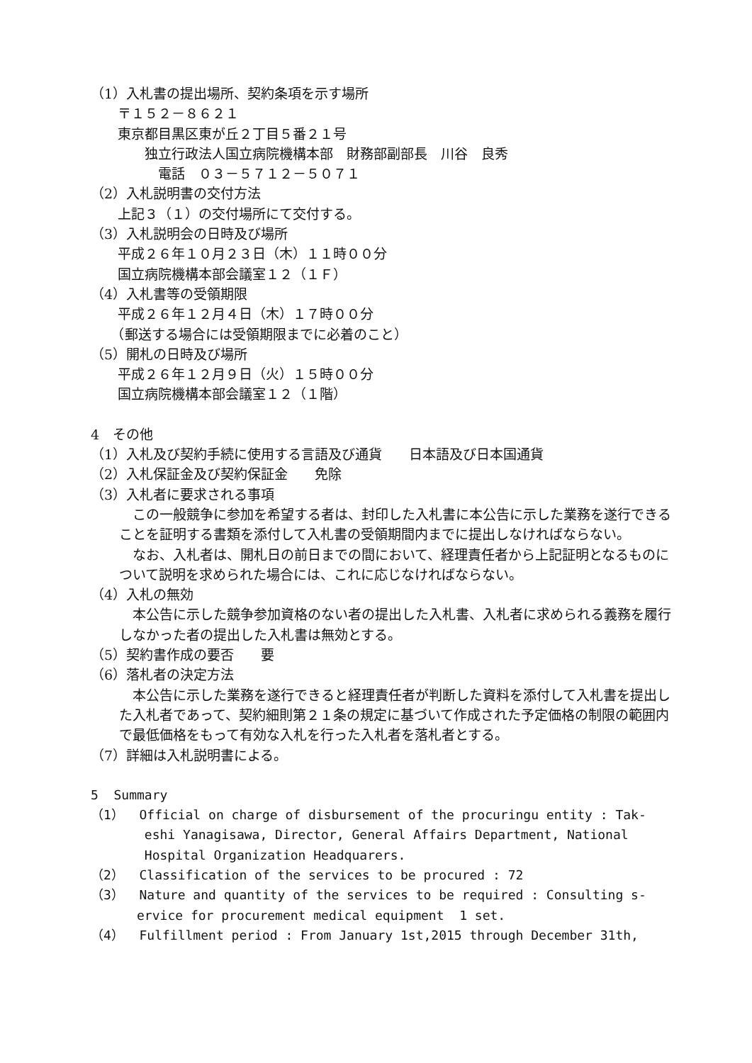（1）入札書の提出場所、契約条項を示す場所
　　〒１５２－８６２１
　　東京都目黒区東が丘２丁目５番２１号
　　　　独立行政法人国立病院機構本部　財務部副部長　川谷　良秀
　　　　　電話　０３－５７１２－５０７１
（2）入札説明書の交付方法
　　上記３（１）の交付場所にて交付する。
（3）入札説明会の日時及び場所
　　平成２６年１０月２３日（木）１１時００分
　　国立病院機構本部会議室１２（１Ｆ）
（4）入札書等の受領期限
　　平成２６年１２月４日（木）１７時００分
　　（郵送する場合には受領期限までに必着のこと）
（5）開札の日時及び場所
　　平成２６年１２月９日（火）１５時００分
　　国立病院機構本部会議室１２（１階）
4　その他
（1）入札及び契約手続に使用する言語及び通貨　　日本語及び日本国通貨
（2）入札保証金及び契約保証金　　免除
（3）入札者に要求される事項
この一般競争に参加を希望する者は、封印した入札書に本公告に示した業務を遂行できることを証明する書類を添付して入札書の受領期間内までに提出しなければならない。
なお、入札者は、開札日の前日までの間において、経理責任者から上記証明となるものについて説明を求められた場合には、これに応じなければならない。
（4）入札の無効
本公告に示した競争参加資格のない者の提出した入札書、入札者に求められる義務を履行しなかった者の提出した入札書は無効とする。
（5）契約書作成の要否　　要
（6）落札者の決定方法
本公告に示した業務を遂行できると経理責任者が判断した資料を添付して入札書を提出した入札者であって、契約細則第２１条の規定に基づいて作成された予定価格の制限の範囲内で最低価格をもって有効な入札を行った入札者を落札者とする。
（7）詳細は入札説明書による。
5 Summary
（1） Official on charge of disbursement of the procuringu entity : Tak-
eshi Yanagisawa, Director, General Affairs Department, National
Hospital Organization Headquarers.
（2） Classification of the services to be procured : 72
（3） Nature and quantity of the services to be required : Consulting s-
ervice for procurement medical equipment 1 set.
（4） Fulfillment period : From January 1st,2015 through December 31th,